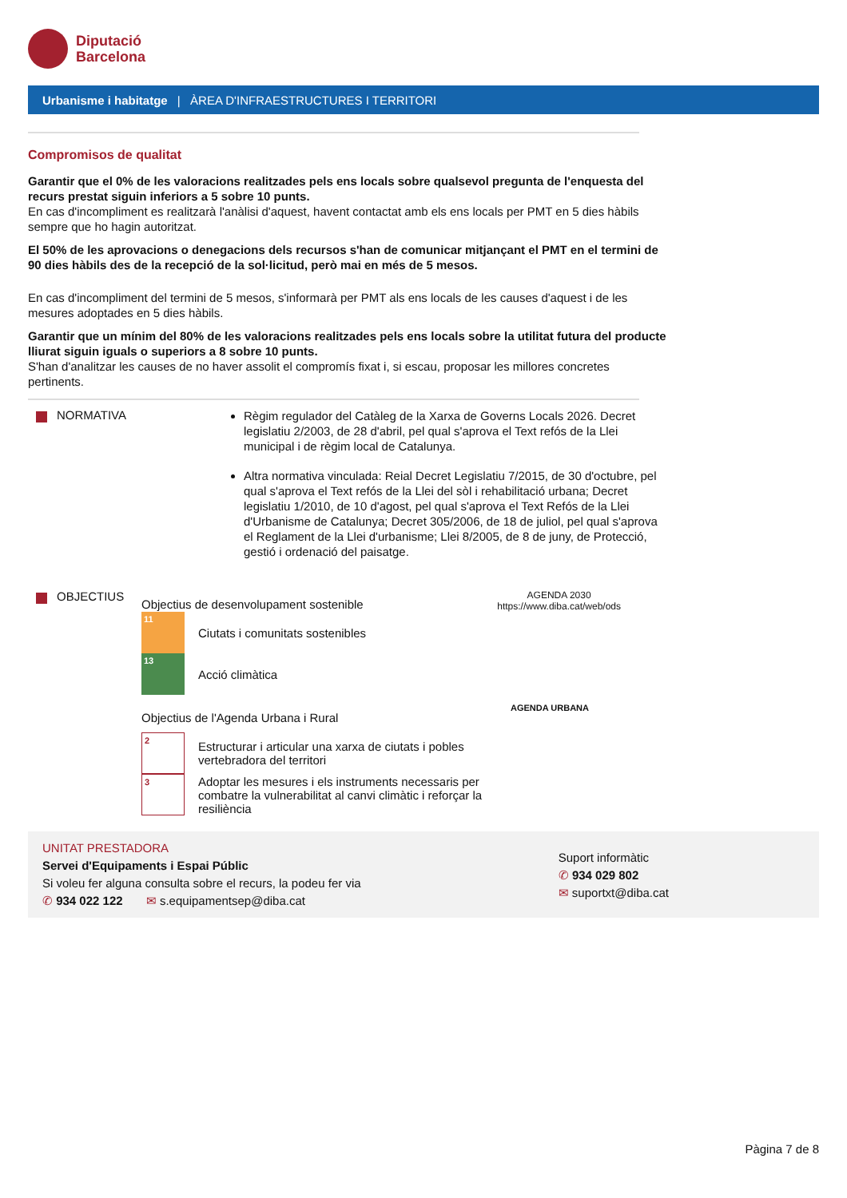Diputació
Barcelona
Urbanisme i habitatge | ÀREA D'INFRAESTRUCTURES I TERRITORI
Compromisos de qualitat
Garantir que el 0% de les valoracions realitzades pels ens locals sobre qualsevol pregunta de l'enquesta del recurs prestat siguin inferiors a 5 sobre 10 punts.
En cas d'incompliment es realitzarà l'anàlisi d'aquest, havent contactat amb els ens locals per PMT en 5 dies hàbils sempre que ho hagin autoritzat.
El 50% de les aprovacions o denegacions dels recursos s'han de comunicar mitjançant el PMT en el termini de 90 dies hàbils des de la recepció de la sol·licitud, però mai en més de 5 mesos.
En cas d'incompliment del termini de 5 mesos, s'informarà per PMT als ens locals de les causes d'aquest i de les mesures adoptades en 5 dies hàbils.
Garantir que un mínim del 80% de les valoracions realitzades pels ens locals sobre la utilitat futura del producte lliurat siguin iguals o superiors a 8 sobre 10 punts.
S'han d'analitzar les causes de no haver assolit el compromís fixat i, si escau, proposar les millores concretes pertinents.
NORMATIVA
Règim regulador del Catàleg de la Xarxa de Governs Locals 2026. Decret legislatiu 2/2003, de 28 d'abril, pel qual s'aprova el Text refós de la Llei municipal i de règim local de Catalunya.
Altra normativa vinculada: Reial Decret Legislatiu 7/2015, de 30 d'octubre, pel qual s'aprova el Text refós de la Llei del sòl i rehabilitació urbana; Decret legislatiu 1/2010, de 10 d'agost, pel qual s'aprova el Text Refós de la Llei d'Urbanisme de Catalunya; Decret 305/2006, de 18 de juliol, pel qual s'aprova el Reglament de la Llei d'urbanisme; Llei 8/2005, de 8 de juny, de Protecció, gestió i ordenació del paisatge.
OBJECTIUS
Objectius de desenvolupament sostenible
AGENDA 2030
https://www.diba.cat/web/ods
11
Ciutats i comunitats sostenibles
13
Acció climàtica
Objectius de l'Agenda Urbana i Rural
AGENDA URBANA
2
Estructurar i articular una xarxa de ciutats i pobles
vertebradora del territori
3
Adoptar les mesures i els instruments necessaris per
combatre la vulnerabilitat al canvi climàtic i reforçar la
resiliència
UNITAT PRESTADORA
Servei d'Equipaments i Espai Públic
Si voleu fer alguna consulta sobre el recurs, la podeu fer via
✆ 934 022 122 ✉ s.equipamentsep@diba.cat
Suport informàtic
✆ 934 029 802
✉ suportxt@diba.cat
Pàgina 7 de 8